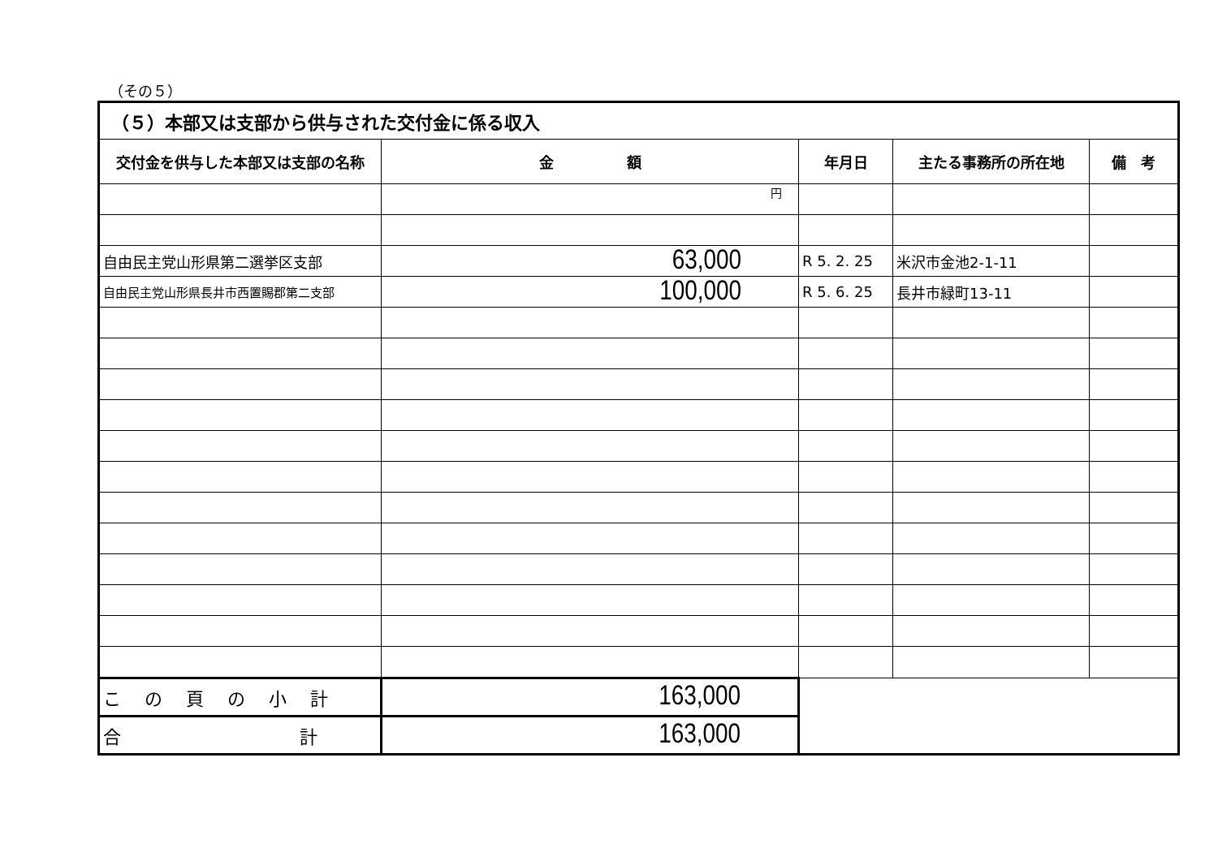（その５）
| （５）本部又は支部から供与された交付金に係る収入 | | | | |
| 交付金を供与した本部又は支部の名称 | 金 額 | 年月日 | 主たる事務所の所在地 | 備 考 |
| | 円 | | | |
| 自由民主党山形県第二選挙区支部 | 63,000 | R 5. 2. 25 | 米沢市金池2-1-11 | |
| 自由民主党山形県長井市西置賜郡第二支部 | 100,000 | R 5. 6. 25 | 長井市緑町13-11 | |
| こ の 頁 の 小 計 | 163,000 | | | |
| 合 計 | 163,000 | | | |